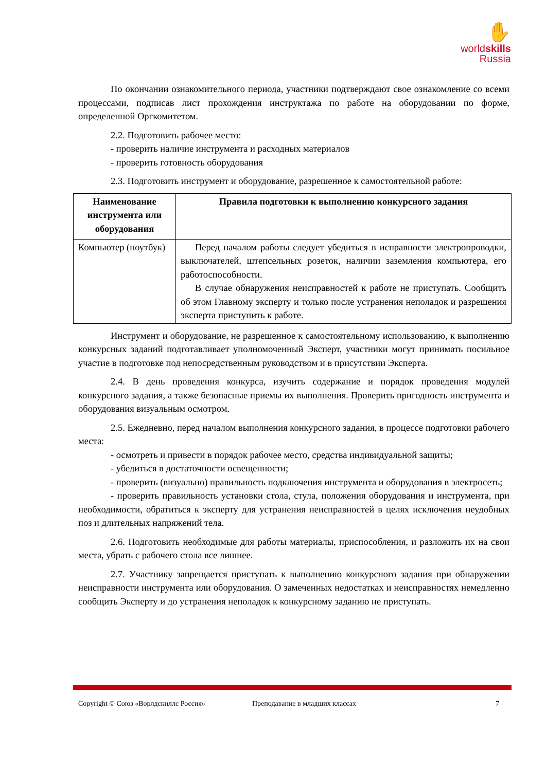✋
worldskills
Russia
По окончании ознакомительного периода, участники подтверждают свое ознакомление со всеми процессами, подписав лист прохождения инструктажа по работе на оборудовании по форме, определенной Оргкомитетом.
2.2. Подготовить рабочее место:
- проверить наличие инструмента и расходных материалов
- проверить готовность оборудования
2.3. Подготовить инструмент и оборудование, разрешенное к самостоятельной работе:
| Наименование инструмента или оборудования | Правила подготовки к выполнению конкурсного задания |
| --- | --- |
| Компьютер (ноутбук) | Перед началом работы следует убедиться в исправности электропроводки, выключателей, штепсельных розеток, наличии заземления компьютера, его работоспособности. В случае обнаружения неисправностей к работе не приступать. Сообщить об этом Главному эксперту и только после устранения неполадок и разрешения эксперта приступить к работе. |
Инструмент и оборудование, не разрешенное к самостоятельному использованию, к выполнению конкурсных заданий подготавливает уполномоченный Эксперт, участники могут принимать посильное участие в подготовке под непосредственным руководством и в присутствии Эксперта.
2.4. В день проведения конкурса, изучить содержание и порядок проведения модулей конкурсного задания, а также безопасные приемы их выполнения. Проверить пригодность инструмента и оборудования визуальным осмотром.
2.5. Ежедневно, перед началом выполнения конкурсного задания, в процессе подготовки рабочего места:
- осмотреть и привести в порядок рабочее место, средства индивидуальной защиты;
- убедиться в достаточности освещенности;
- проверить (визуально) правильность подключения инструмента и оборудования в электросеть;
- проверить правильность установки стола, стула, положения оборудования и инструмента, при необходимости, обратиться к эксперту для устранения неисправностей в целях исключения неудобных поз и длительных напряжений тела.
2.6. Подготовить необходимые для работы материалы, приспособления, и разложить их на свои места, убрать с рабочего стола все лишнее.
2.7. Участнику запрещается приступать к выполнению конкурсного задания при обнаружении неисправности инструмента или оборудования. О замеченных недостатках и неисправностях немедленно сообщить Эксперту и до устранения неполадок к конкурсному заданию не приступать.
Copyright © Союз «Ворлдскиллс Россия» Преподавание в младших классах 7